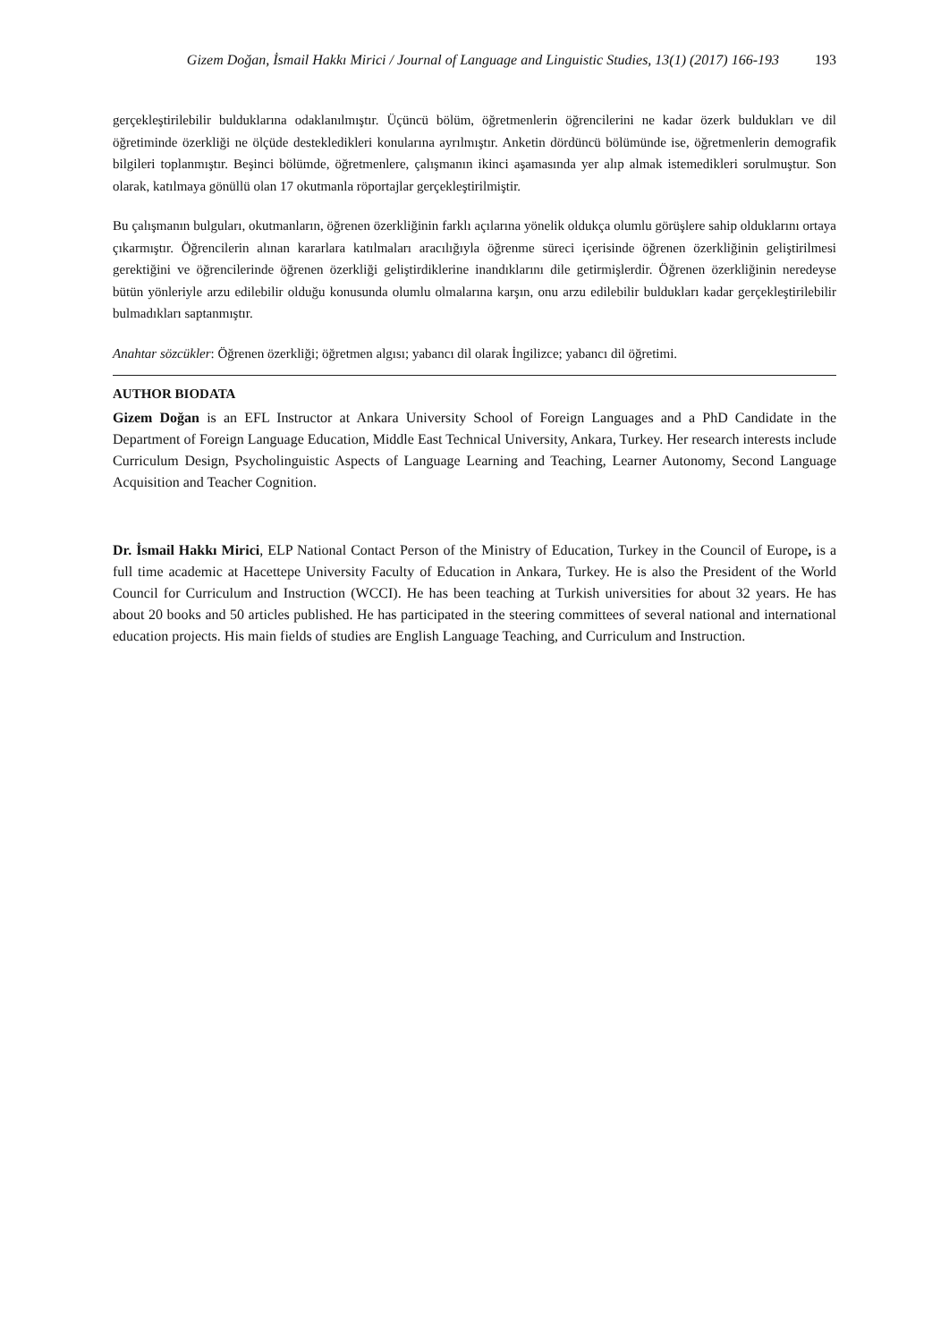Gizem Doğan, İsmail Hakkı Mirici / Journal of Language and Linguistic Studies, 13(1) (2017) 166-193 193
gerçekleştirilebilir bulduklarına odaklanılmıştır. Üçüncü bölüm, öğretmenlerin öğrencilerini ne kadar özerk buldukları ve dil öğretiminde özerkliği ne ölçüde destekledikleri konularına ayrılmıştır. Anketin dördüncü bölümünde ise, öğretmenlerin demografik bilgileri toplanmıştır. Beşinci bölümde, öğretmenlere, çalışmanın ikinci aşamasında yer alıp almak istemedikleri sorulmuştur. Son olarak, katılmaya gönüllü olan 17 okutmanla röportajlar gerçekleştirilmiştir.
Bu çalışmanın bulguları, okutmanların, öğrenen özerkliğinin farklı açılarına yönelik oldukça olumlu görüşlere sahip olduklarını ortaya çıkarmıştır. Öğrencilerin alınan kararlara katılmaları aracılığıyla öğrenme süreci içerisinde öğrenen özerkliğinin geliştirilmesi gerektiğini ve öğrencilerinde öğrenen özerkliği geliştirdiklerine inandıklarını dile getirmişlerdir. Öğrenen özerkliğinin neredeyse bütün yönleriyle arzu edilebilir olduğu konusunda olumlu olmalarına karşın, onu arzu edilebilir buldukları kadar gerçekleştirilebilir bulmadıkları saptanmıştır.
Anahtar sözcükler: Öğrenen özerkliği; öğretmen algısı; yabancı dil olarak İngilizce; yabancı dil öğretimi.
AUTHOR BIODATA
Gizem Doğan is an EFL Instructor at Ankara University School of Foreign Languages and a PhD Candidate in the Department of Foreign Language Education, Middle East Technical University, Ankara, Turkey. Her research interests include Curriculum Design, Psycholinguistic Aspects of Language Learning and Teaching, Learner Autonomy, Second Language Acquisition and Teacher Cognition.
Dr. İsmail Hakkı Mirici, ELP National Contact Person of the Ministry of Education, Turkey in the Council of Europe, is a full time academic at Hacettepe University Faculty of Education in Ankara, Turkey. He is also the President of the World Council for Curriculum and Instruction (WCCI). He has been teaching at Turkish universities for about 32 years. He has about 20 books and 50 articles published. He has participated in the steering committees of several national and international education projects. His main fields of studies are English Language Teaching, and Curriculum and Instruction.